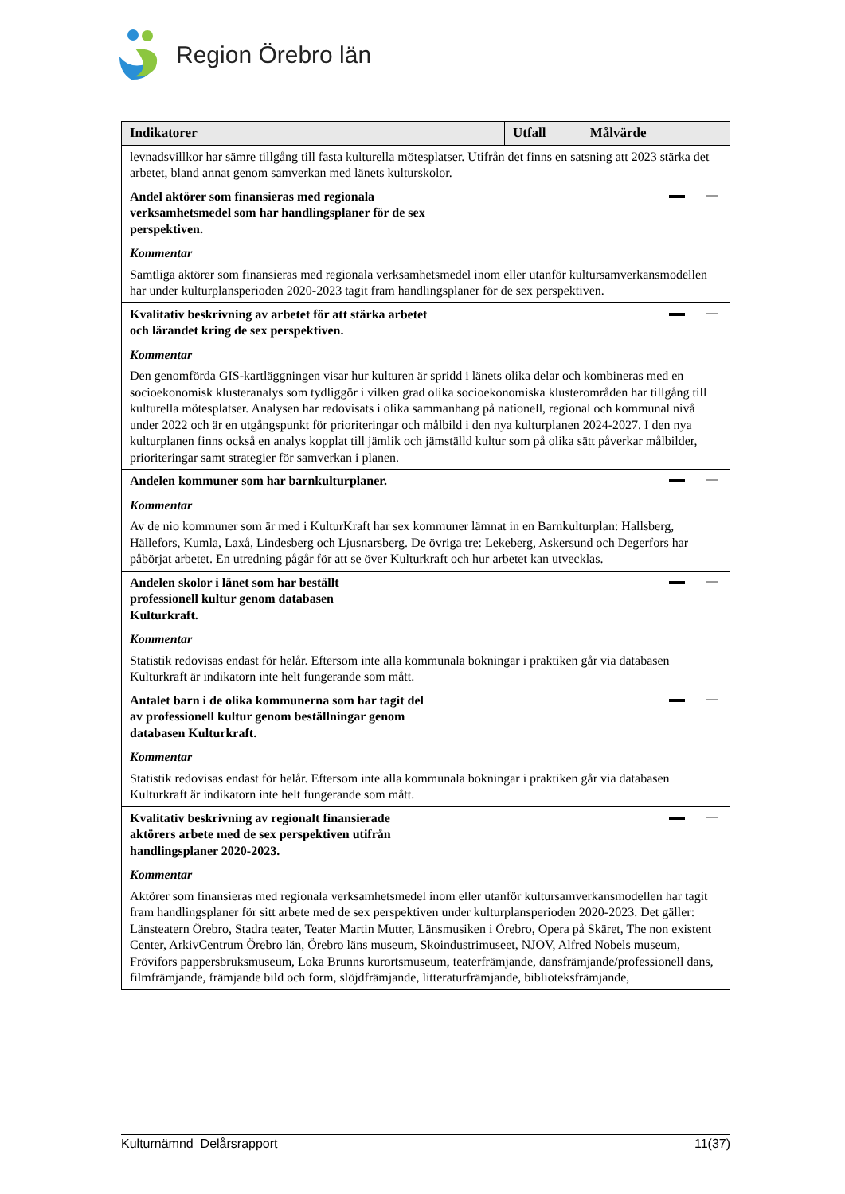Region Örebro län
| Indikatorer | Utfall Målvärde |
| --- | --- |
| levnadsvillkor har sämre tillgång till fasta kulturella mötesplatser. Utifrån det finns en satsning att 2023 stärka det arbetet, bland annat genom samverkan med länets kulturskolor. | |
| Andel aktörer som finansieras med regionala verksamhetsmedel som har handlingsplaner för de sex perspektiven. Kommentar Samtliga aktörer som finansieras med regionala verksamhetsmedel inom eller utanför kultursamverkansmodellen har under kulturplansperioden 2020-2023 tagit fram handlingsplaner för de sex perspektiven. | |
| Kvalitativ beskrivning av arbetet för att stärka arbetet och lärandet kring de sex perspektiven. Kommentar Den genomförda GIS-kartläggningen visar hur kulturen är spridd i länets olika delar och kombineras med en socioekonomisk klusteranalys som tydliggör i vilken grad olika socioekonomiska klusterområden har tillgång till kulturella mötesplatser. Analysen har redovisats i olika sammanhang på nationell, regional och kommunal nivå under 2022 och är en utgångspunkt för prioriteringar och målbild i den nya kulturplanen 2024-2027. I den nya kulturplanen finns också en analys kopplat till jämlik och jämställd kultur som på olika sätt påverkar målbilder, prioriteringar samt strategier för samverkan i planen. | |
| Andelen kommuner som har barnkulturplaner. Kommentar Av de nio kommuner som är med i KulturKraft har sex kommuner lämnat in en Barnkulturplan: Hallsberg, Hällefors, Kumla, Laxå, Lindesberg och Ljusnarsberg. De övriga tre: Lekeberg, Askersund och Degerfors har påbörjat arbetet. En utredning pågår för att se över Kulturkraft och hur arbetet kan utvecklas. | |
| Andelen skolor i länet som har beställt professionell kultur genom databasen Kulturkraft. Kommentar Statistik redovisas endast för helår. Eftersom inte alla kommunala bokningar i praktiken går via databasen Kulturkraft är indikatorn inte helt fungerande som mått. | |
| Antalet barn i de olika kommunerna som har tagit del av professionell kultur genom beställningar genom databasen Kulturkraft. Kommentar Statistik redovisas endast för helår. Eftersom inte alla kommunala bokningar i praktiken går via databasen Kulturkraft är indikatorn inte helt fungerande som mått. | |
| Kvalitativ beskrivning av regionalt finansierade aktörers arbete med de sex perspektiven utifrån handlingsplaner 2020-2023. Kommentar Aktörer som finansieras med regionala verksamhetsmedel inom eller utanför kultursamverkansmodellen har tagit fram handlingsplaner för sitt arbete med de sex perspektiven under kulturplansperioden 2020-2023. Det gäller: Länsteatern Örebro, Stadra teater, Teater Martin Mutter, Länsmusiken i Örebro, Opera på Skäret, The non existent Center, ArkivCentrum Örebro län, Örebro läns museum, Skoindustrimuseet, NJOV, Alfred Nobels museum, Frövifors pappersbruksmuseum, Loka Brunns kurortsmuseum, teaterfrämjande, dansfrämjande/professionell dans, filmfrämjande, främjande bild och form, slöjdfrämjande, litteraturfrämjande, biblioteksfrämjande, | |
Kulturnämnd Delårsrapport 11(37)